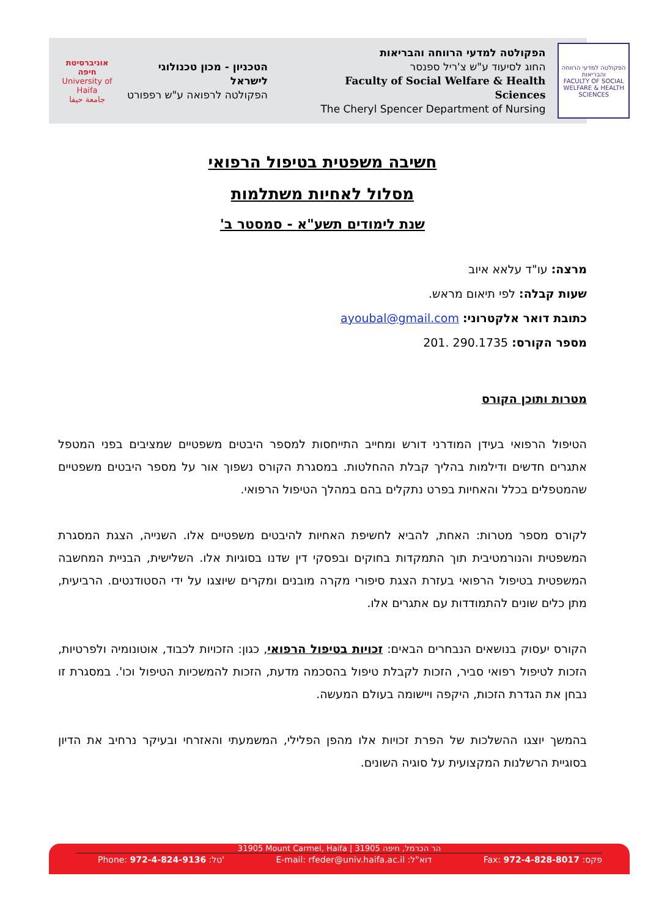הפקולטה למדעי הרווחה והבריאות
FACULTY OF SOCIAL WELFARE & HEALTH SCIENCES
הפקולטה למדעי הרווחה והבריאות
החוג לסיעוד ע"ש צ'ריל ספנסר
Faculty of Social Welfare & Health Sciences
The Cheryl Spencer Department of Nursing
הטכניון - מכון טכנולוגי לישראל
הפקולטה לרפואה ע"ש רפפורט
אוניברסיטת חיפה
University of Haifa
جامعة حيفا
חשיבה משפטית בטיפול הרפואי
מסלול לאחיות משתלמות
שנת לימודים תשע"א - סמסטר ב'
מרצה: עו"ד עלאא איוב
שעות קבלה: לפי תיאום מראש.
כתובת דואר אלקטרוני: ayoubal@gmail.com
מספר הקורס: 290.1735 .201
מטרות ותוכן הקורס
הטיפול הרפואי בעידן המודרני דורש ומחייב התייחסות למספר היבטים משפטיים שמציבים בפני המטפל אתגרים חדשים ודילמות בהליך קבלת ההחלטות. במסגרת הקורס נשפוך אור על מספר היבטים משפטיים שהמטפלים בכלל והאחיות בפרט נתקלים בהם במהלך הטיפול הרפואי.
לקורס מספר מטרות: האחת, להביא לחשיפת האחיות להיבטים משפטיים אלו. השנייה, הצגת המסגרת המשפטית והנורמטיבית תוך התמקדות בחוקים ובפסקי דין שדנו בסוגיות אלו. השלישית, הבניית המחשבה המשפטית בטיפול הרפואי בעזרת הצגת סיפורי מקרה מובנים ומקרים שיוצגו על ידי הסטודנטים. הרביעית, מתן כלים שונים להתמודדות עם אתגרים אלו.
הקורס יעסוק בנושאים הנבחרים הבאים: זכויות בטיפול הרפואי, כגון: הזכויות לכבוד, אוטונומיה ולפרטיות, הזכות לטיפול רפואי סביר, הזכות לקבלת טיפול בהסכמה מדעת, הזכות להמשכיות הטיפול וכו'. במסגרת זו נבחן את הגדרת הזכות, היקפה ויישומה בעולם המעשה.
בהמשך יוצגו ההשלכות של הפרת זכויות אלו מהפן הפלילי, המשמעתי והאזרחי ובעיקר נרחיב את הדיון בסוגיית הרשלנות המקצועית על סוגיה השונים.
31905 Mount Carmel, Haifa | הר הכרמל, חיפה 31905
Phone: 972-4-824-9136 :טל' E-mail: rfeder@univ.haifa.ac.il :דוא"ל Fax: 972-4-828-8017 :פקס